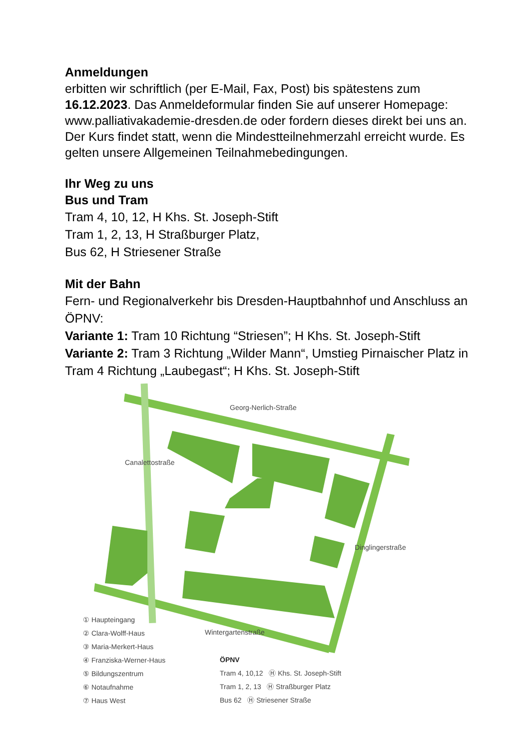Anmeldungen
erbitten wir schriftlich (per E-Mail, Fax, Post) bis spätestens zum 16.12.2023. Das Anmeldeformular finden Sie auf unserer Homepage: www.palliativakademie-dresden.de oder fordern dieses direkt bei uns an. Der Kurs findet statt, wenn die Mindestteilnehmerzahl erreicht wurde. Es gelten unsere Allgemeinen Teilnahmebedingungen.
Ihr Weg zu uns
Bus und Tram
Tram 4, 10, 12, H Khs. St. Joseph-Stift
Tram 1, 2, 13, H Straßburger Platz,
Bus 62, H Striesener Straße
Mit der Bahn
Fern- und Regionalverkehr bis Dresden-Hauptbahnhof und Anschluss an ÖPNV:
Variante 1: Tram 10 Richtung “Striesen”; H Khs. St. Joseph-Stift
Variante 2: Tram 3 Richtung „Wilder Mann“, Umstieg Pirnaischer Platz in Tram 4 Richtung „Laubegast“; H Khs. St. Joseph-Stift
① Haupteingang
② Clara-Wolff-Haus
③ Maria-Merkert-Haus
④ Franziska-Werner-Haus
⑤ Bildungszentrum
⑥ Notaufnahme
⑦ Haus West
ÖPNV
Tram 4, 10,12 Ⓗ Khs. St. Joseph-Stift
Tram 1, 2, 13 Ⓗ Straßburger Platz
Bus 62 Ⓗ Striesener Straße
Georg-Nerlich-Straße
Wintergartenstraße
Canalettostraße
Dinglingerstraße